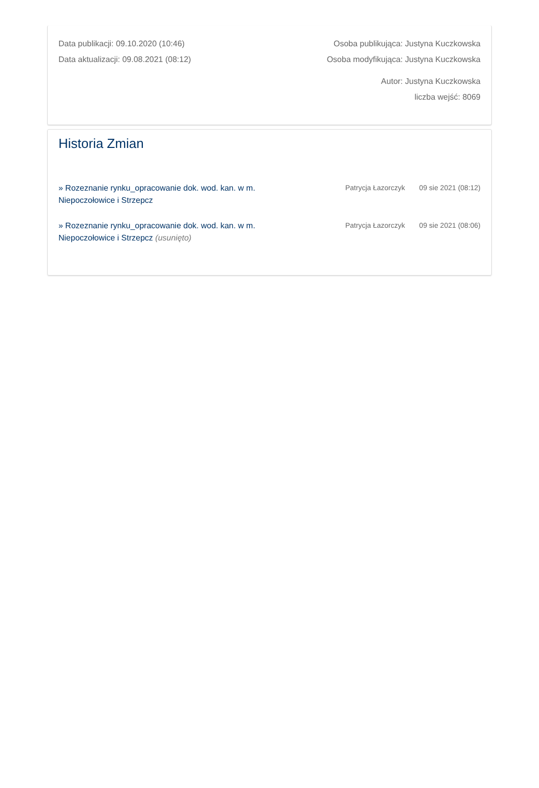Data publikacji: 09.10.2020 (10:46)
Data aktualizacji: 09.08.2021 (08:12)
Osoba publikująca: Justyna Kuczkowska
Osoba modyfikująca: Justyna Kuczkowska
Autor: Justyna Kuczkowska
liczba wejść: 8069
Historia Zmian
» Rozeznanie rynku_opracowanie dok. wod. kan. w m. Niepoczołowice i Strzepcz
Patrycja Łazorczyk 09 sie 2021 (08:12)
» Rozeznanie rynku_opracowanie dok. wod. kan. w m. Niepoczołowice i Strzepcz (usunięto)
Patrycja Łazorczyk 09 sie 2021 (08:06)